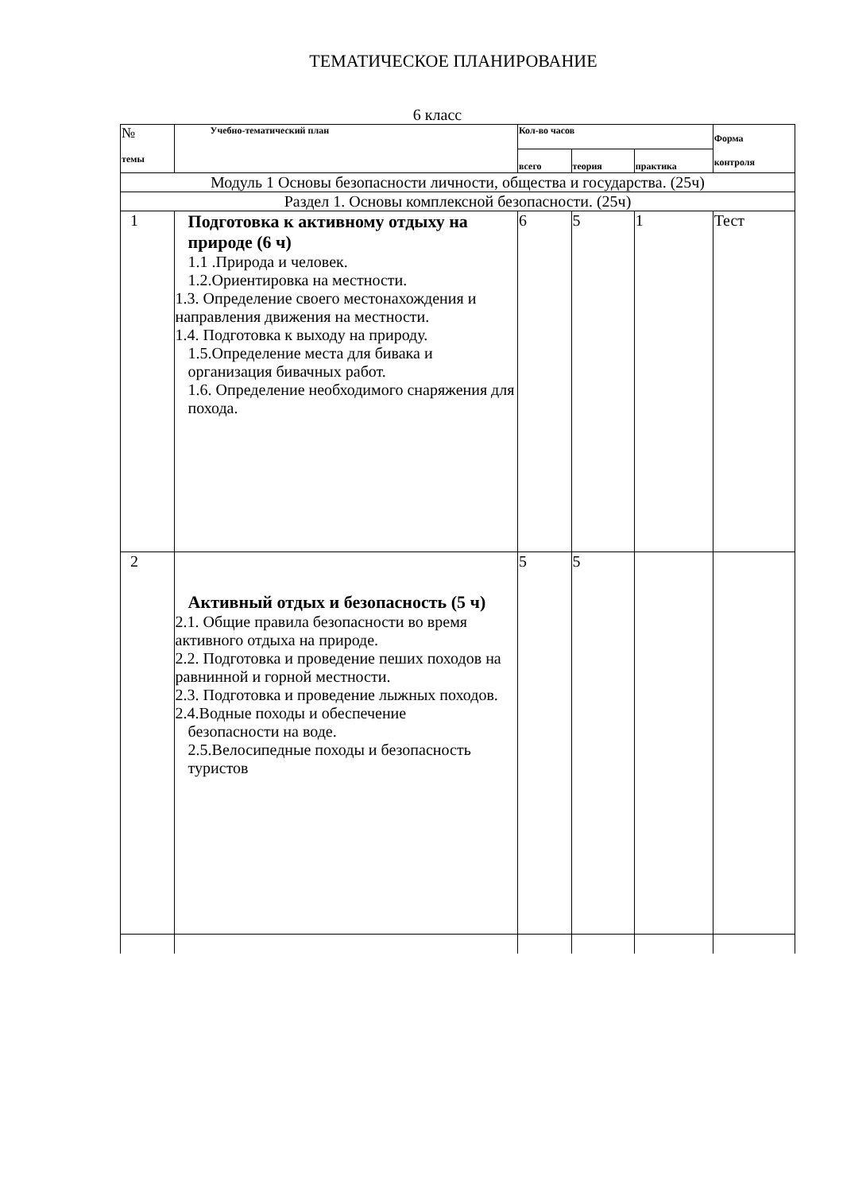ТЕМАТИЧЕСКОЕ ПЛАНИРОВАНИЕ
6 класс
| № темы | Учебно-тематический план | Кол-во часов | | | Форма контроля |
| --- | --- | --- | --- | --- | --- |
| | | всего | теория | практика | |
| Модуль 1 Основы безопасности личности, общества и государства. (25ч) | | | | | |
| Раздел 1. Основы комплексной безопасности. (25ч) | | | | | |
| 1 | Подготовка к активному отдыху на природе (6 ч) 1.1 .Природа и человек. 1.2.Ориентировка на местности. 1.3. Определение своего местонахождения и направления движения на местности. 1.4. Подготовка к выходу на природу. 1.5.Определение места для бивака и организация бивачных работ. 1.6. Определение необходимого снаряжения для похода. | 6 | 5 | 1 | Тест |
| 2 | Активный отдых и безопасность (5 ч) 2.1. Общие правила безопасности во время активного отдыха на природе. 2.2. Подготовка и проведение пеших походов на равнинной и горной местности. 2.3. Подготовка и проведение лыжных походов. 2.4.Водные походы и обеспечение безопасности на воде. 2.5.Велосипедные походы и безопасность туристов | 5 | 5 | | |